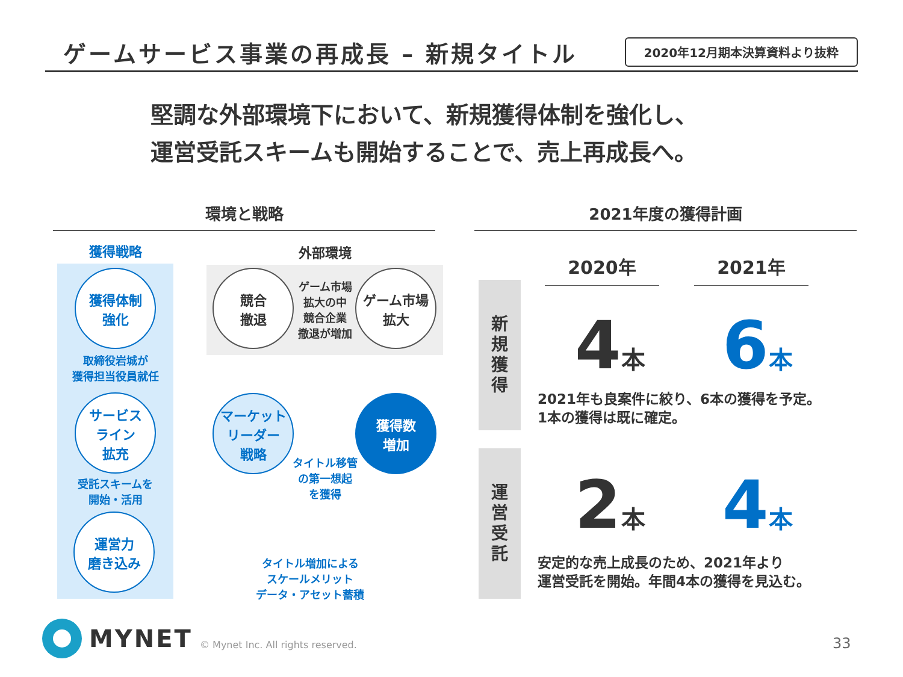ゲームサービス事業の再成長 – 新規タイトル
2020年12月期本決算資料より抜粋
堅調な外部環境下において、新規獲得体制を強化し、
運営受託スキームも開始することで、売上再成長へ。
環境と戦略 2021年度の獲得計画
獲得戦略 外部環境
獲得体制
強化
取締役岩城が
獲得担当役員就任
サービス
ライン
拡充
受託スキームを
開始・活用
運営力
磨き込み
競合
撤退
ゲーム市場
拡大の中
競合企業
撤退が増加
ゲーム市場
拡大
マーケット
リーダー
戦略
獲得数
増加
タイトル移管
の第一想起
を獲得
タイトル増加による
スケールメリット
データ・アセット蓄積
2020年 2021年
新
規
獲
得
運
営
受
託
4本 6本
2021年も良案件に絞り、6本の獲得を予定。
1本の獲得は既に確定。
2本 4本
安定的な売上成長のため、2021年より
運営受託を開始。年間4本の獲得を見込む。
MYNET
© Mynet Inc. All rights reserved.
33